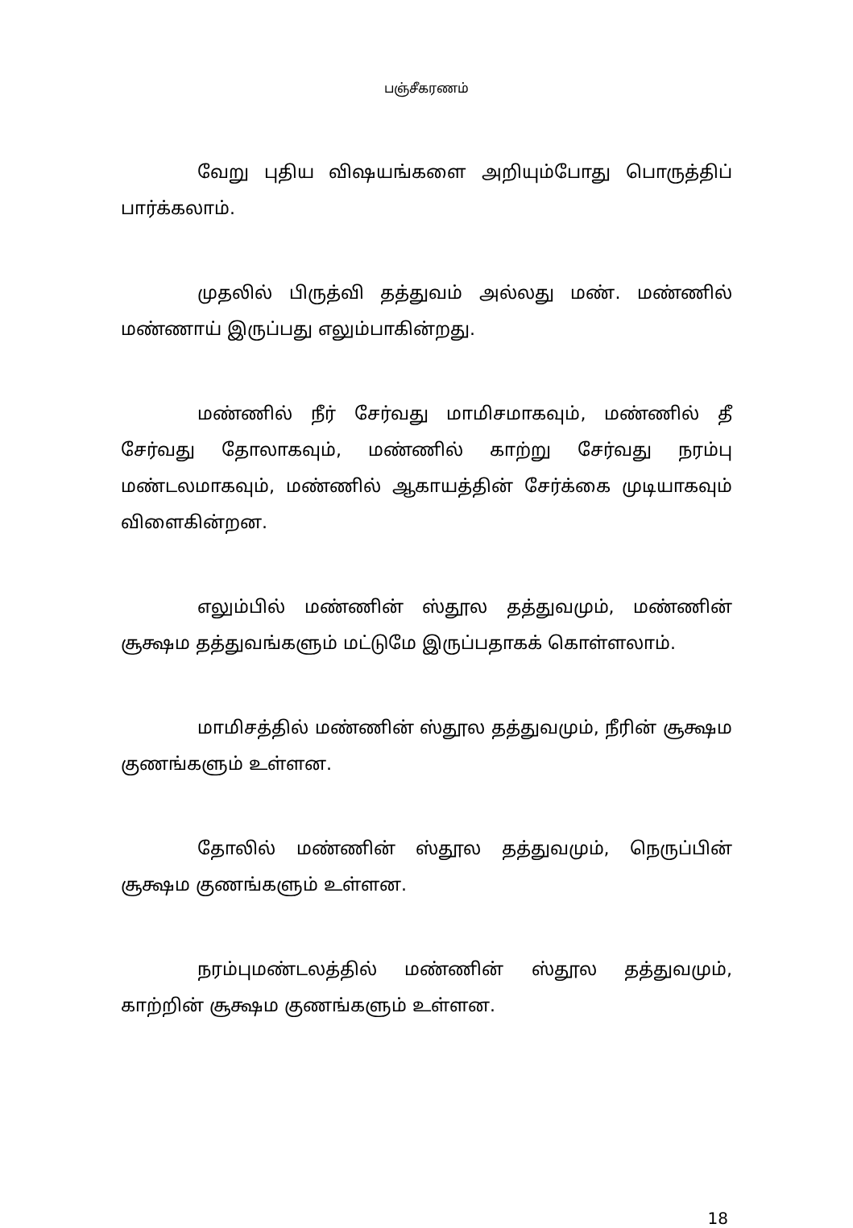பஞ்சீகரணம்
வேறு புதிய விஷயங்களை அறியும்போது பொருத்திப் பார்க்கலாம்.
முதலில் பிருத்வி தத்துவம் அல்லது மண். மண்ணில் மண்ணாய் இருப்பது எலும்பாகின்றது.
மண்ணில் நீர் சேர்வது மாமிசமாகவும், மண்ணில் தீ சேர்வது தோலாகவும், மண்ணில் காற்று சேர்வது நரம்பு மண்டலமாகவும், மண்ணில் ஆகாயத்தின் சேர்க்கை முடியாகவும் விளைகின்றன.
எலும்பில் மண்ணின் ஸ்தூல தத்துவமும், மண்ணின் சூக்ஷம தத்துவங்களும் மட்டுமே இருப்பதாகக் கொள்ளலாம்.
மாமிசத்தில் மண்ணின் ஸ்தூல தத்துவமும், நீரின் சூக்ஷம குணங்களும் உள்ளன.
தோலில் மண்ணின் ஸ்தூல தத்துவமும், நெருப்பின் சூக்ஷம குணங்களும் உள்ளன.
நரம்புமண்டலத்தில் மண்ணின் ஸ்தூல தத்துவமும், காற்றின் சூக்ஷம குணங்களும் உள்ளன.
18